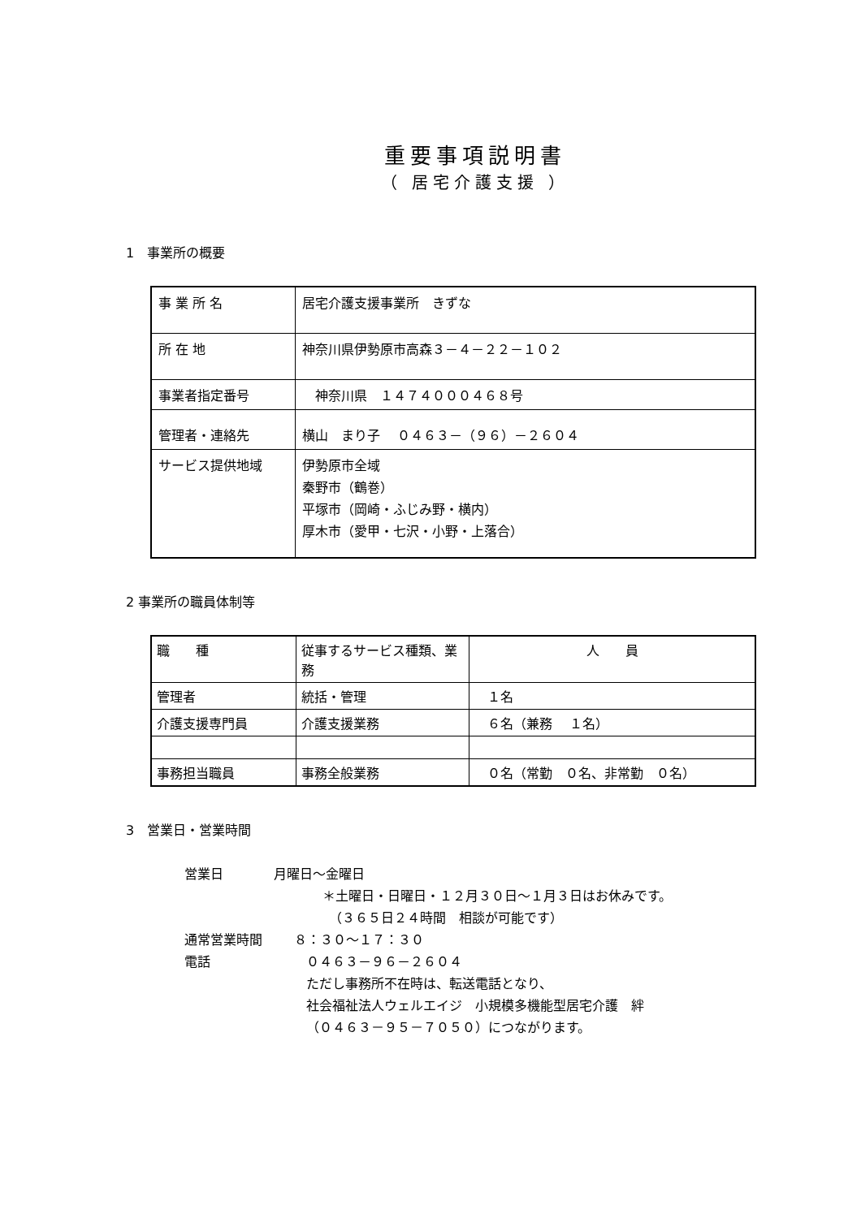重要事項説明書
（ 居宅介護支援 ）
1　事業所の概要
| 事 業 所 名 | 居宅介護支援事業所 きずな |
| 所 在 地 | 神奈川県伊勢原市高森３－４－２２－１０２ |
| 事業者指定番号 | 神奈川県 １４７４０００４６８号 |
| 管理者・連絡先 | 横山 まり子 ０４６３－（９６）－２６０４ |
| サービス提供地域 | 伊勢原市全域 秦野市（鶴巻） 平塚市（岡崎・ふじみ野・横内） 厚木市（愛甲・七沢・小野・上落合） |
2 事業所の職員体制等
| 職 種 | 従事するサービス種類、業務 | 人 員 |
| 管理者 | 統括・管理 | １名 |
| 介護支援専門員 | 介護支援業務 | ６名（兼務 １名） |
| 事務担当職員 | 事務全般業務 | ０名（常勤 ０名、非常勤 ０名） |
3　営業日・営業時間
営業日 月曜日～金曜日
＊土曜日・日曜日・１２月３０日～１月３日はお休みです。
　（３６５日２４時間　相談が可能です）
通常営業時間 ８：３０～１７：３０
電話 ０４６３－９６－２６０４
ただし事務所不在時は、転送電話となり、
社会福祉法人ウェルエイジ　小規模多機能型居宅介護　絆
（０４６３－９５－７０５０）につながります。